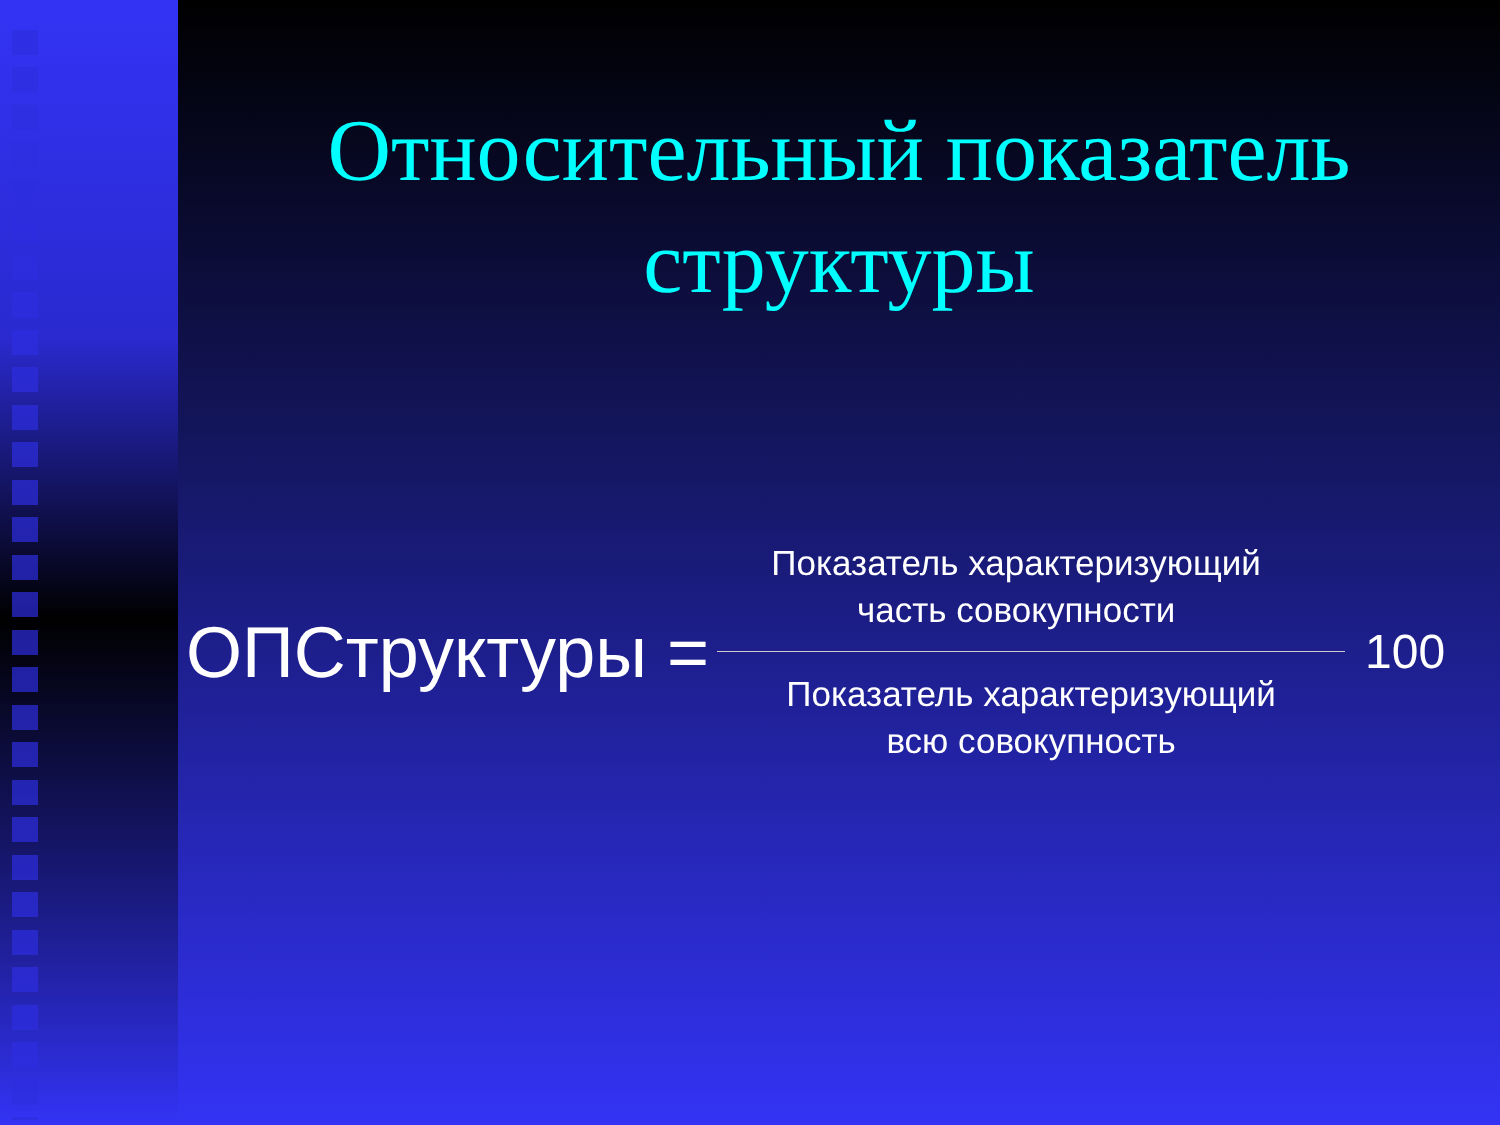Относительный показатель
структуры
ОПСтруктуры =
Показатель характеризующий
часть совокупности
Показатель характеризующий
всю совокупность
100